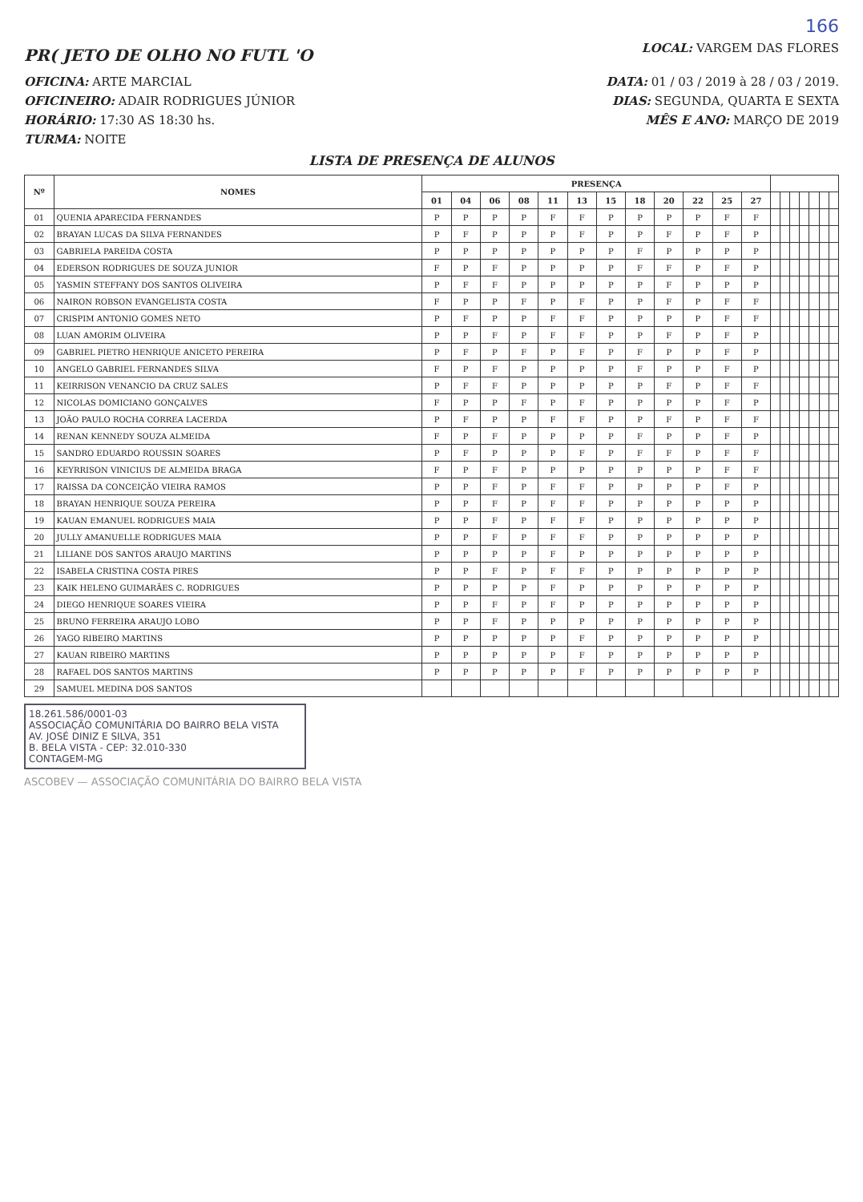166
PR( JETO DE OLHO NO FUTL 'O
LOCAL: VARGEM DAS FLORES
OFICINA: ARTE MARCIAL DATA: 01 / 03 / 2019 à 28 / 03 / 2019.
OFICINEIRO: ADAIR RODRIGUES JÚNIOR
DIAS: SEGUNDA, QUARTA E SEXTA
HORÁRIO: 17:30 AS 18:30 hs. MÊS E ANO: MARÇO DE 2019
TURMA: NOITE
LISTA DE PRESENÇA DE ALUNOS
| Nº | NOMES | PRESENÇA | | | | | | | | | | | | | | | | | | |
| --- | --- | --- | --- | --- | --- | --- | --- | --- | --- | --- | --- | --- | --- | --- | --- | --- | --- | --- | --- | --- |
| | | 01 | 04 | 06 | 08 | 11 | 13 | 15 | 18 | 20 | 22 | 25 | 27 | | | | | | | |
| 01 | QUENIA APARECIDA FERNANDES | P | P | P | P | F | F | P | P | P | P | F | F | | | | | | | |
| 02 | BRAYAN LUCAS DA SILVA FERNANDES | P | F | P | P | P | F | P | P | F | P | F | P | | | | | | | |
| 03 | GABRIELA PAREIDA COSTA | P | P | P | P | P | P | P | F | P | P | P | P | | | | | | | |
| 04 | EDERSON RODRIGUES DE SOUZA JUNIOR | F | P | F | P | P | P | P | F | F | P | F | P | | | | | | | |
| 05 | YASMIN STEFFANY DOS SANTOS OLIVEIRA | P | F | F | P | P | P | P | P | F | P | P | P | | | | | | | |
| 06 | NAIRON ROBSON EVANGELISTA COSTA | F | P | P | F | P | F | P | P | F | P | F | F | | | | | | | |
| 07 | CRISPIM ANTONIO GOMES NETO | P | F | P | P | F | F | P | P | P | P | F | F | | | | | | | |
| 08 | LUAN AMORIM OLIVEIRA | P | P | F | P | F | F | P | P | F | P | F | P | | | | | | | |
| 09 | GABRIEL PIETRO HENRIQUE ANICETO PEREIRA | P | F | P | F | P | F | P | F | P | P | F | P | | | | | | | |
| 10 | ANGELO GABRIEL FERNANDES SILVA | F | P | F | P | P | P | P | F | P | P | F | P | | | | | | | |
| 11 | KEIRRISON VENANCIO DA CRUZ SALES | P | F | F | P | P | P | P | P | F | P | F | F | | | | | | | |
| 12 | NICOLAS DOMICIANO GONÇALVES | F | P | P | F | P | F | P | P | P | P | F | P | | | | | | | |
| 13 | JOÃO PAULO ROCHA CORREA LACERDA | P | F | P | P | F | F | P | P | F | P | F | F | | | | | | | |
| 14 | RENAN KENNEDY SOUZA ALMEIDA | F | P | F | P | P | P | P | F | P | P | F | P | | | | | | | |
| 15 | SANDRO EDUARDO ROUSSIN SOARES | P | F | P | P | P | F | P | F | F | P | F | F | | | | | | | |
| 16 | KEYRRISON VINICIUS DE ALMEIDA BRAGA | F | P | F | P | P | P | P | P | P | P | F | F | | | | | | | |
| 17 | RAISSA DA CONCEIÇÃO VIEIRA RAMOS | P | P | F | P | F | F | P | P | P | P | F | P | | | | | | | |
| 18 | BRAYAN HENRIQUE SOUZA PEREIRA | P | P | F | P | F | F | P | P | P | P | P | P | | | | | | | |
| 19 | KAUAN EMANUEL RODRIGUES MAIA | P | P | F | P | F | F | P | P | P | P | P | P | | | | | | | |
| 20 | JULLY AMANUELLE RODRIGUES MAIA | P | P | F | P | F | F | P | P | P | P | P | P | | | | | | | |
| 21 | LILIANE DOS SANTOS ARAUJO MARTINS | P | P | P | P | F | P | P | P | P | P | P | P | | | | | | | |
| 22 | ISABELA CRISTINA COSTA PIRES | P | P | F | P | F | F | P | P | P | P | P | P | | | | | | | |
| 23 | KAIK HELENO GUIMARÃES C. RODRIGUES | P | P | P | P | F | P | P | P | P | P | P | P | | | | | | | |
| 24 | DIEGO HENRIQUE SOARES VIEIRA | P | P | F | P | F | P | P | P | P | P | P | P | | | | | | | |
| 25 | BRUNO FERREIRA ARAUJO LOBO | P | P | F | P | P | P | P | P | P | P | P | P | | | | | | | |
| 26 | YAGO RIBEIRO MARTINS | P | P | P | P | P | F | P | P | P | P | P | P | | | | | | | |
| 27 | KAUAN RIBEIRO MARTINS | P | P | P | P | P | F | P | P | P | P | P | P | | | | | | | |
| 28 | RAFAEL DOS SANTOS MARTINS | P | P | P | P | P | F | P | P | P | P | P | P | | | | | | | |
| 29 | SAMUEL MEDINA DOS SANTOS | | | | | | | | | | | | | | | | | | | |
18.261.586/0001-03
ASSOCIAÇÃO COMUNITÁRIA DO BAIRRO BELA VISTA
AV. JOSÉ DINIZ E SILVA, 351
B. BELA VISTA - CEP: 32.010-330
CONTAGEM-MG
ASCOBEV — ASSOCIAÇÃO COMUNITÁRIA DO BAIRRO BELA VISTA